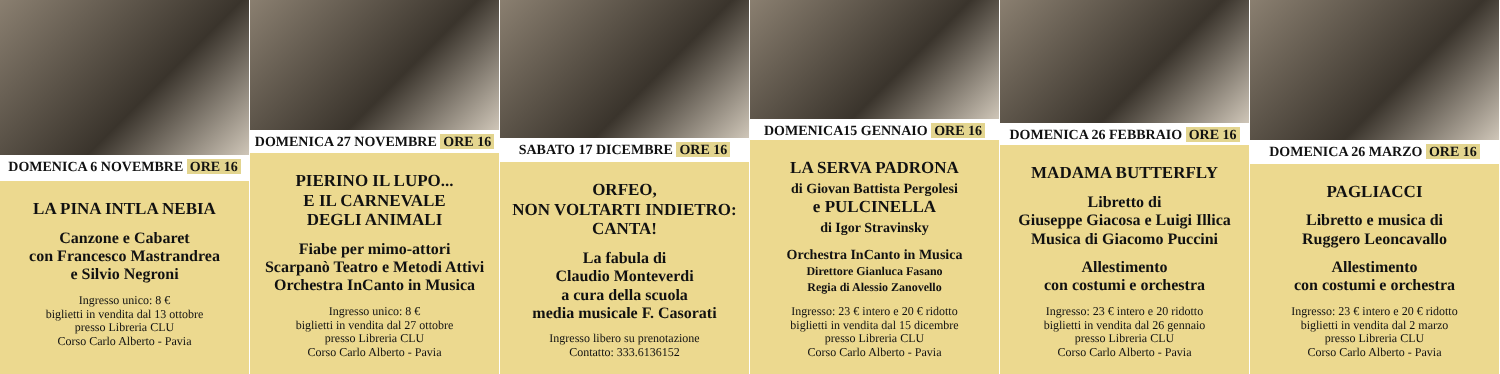DOMENICA 6 NOVEMBRE ORE 16
LA PINA INTLA NEBIA
Canzone e Cabaret
con Francesco Mastrandrea
e Silvio Negroni
Ingresso unico: 8 €
biglietti in vendita dal 13 ottobre
presso Libreria CLU
Corso Carlo Alberto - Pavia
DOMENICA 27 NOVEMBRE ORE 16
PIERINO IL LUPO...
E IL CARNEVALE
DEGLI ANIMALI
Fiabe per mimo-attori
Scarpanò Teatro e Metodi Attivi
Orchestra InCanto in Musica
Ingresso unico: 8 €
biglietti in vendita dal 27 ottobre
presso Libreria CLU
Corso Carlo Alberto - Pavia
SABATO 17 DICEMBRE ORE 16
ORFEO,
NON VOLTARTI INDIETRO:
CANTA!
La fabula di
Claudio Monteverdi
a cura della scuola
media musicale F. Casorati
Ingresso libero su prenotazione
Contatto: 333.6136152
DOMENICA15 GENNAIO ORE 16
LA SERVA PADRONA
di Giovan Battista Pergolesi
e PULCINELLA
di Igor Stravinsky
Orchestra InCanto in Musica
Direttore Gianluca Fasano
Regia di Alessio Zanovello
Ingresso: 23 € intero e 20 € ridotto
biglietti in vendita dal 15 dicembre
presso Libreria CLU
Corso Carlo Alberto - Pavia
DOMENICA 26 FEBBRAIO ORE 16
MADAMA BUTTERFLY
Libretto di
Giuseppe Giacosa e Luigi Illica
Musica di Giacomo Puccini
Allestimento
con costumi e orchestra
Ingresso: 23 € intero e 20 ridotto
biglietti in vendita dal 26 gennaio
presso Libreria CLU
Corso Carlo Alberto - Pavia
DOMENICA 26 MARZO ORE 16
PAGLIACCI
Libretto e musica di
Ruggero Leoncavallo
Allestimento
con costumi e orchestra
Ingresso: 23 € intero e 20 € ridotto
biglietti in vendita dal 2 marzo
presso Libreria CLU
Corso Carlo Alberto - Pavia